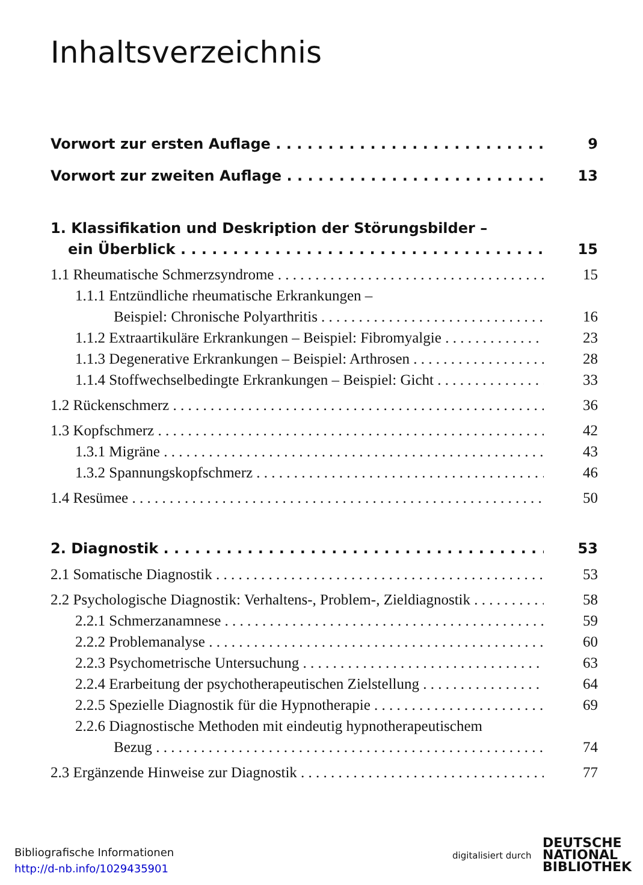Inhaltsverzeichnis
Vorwort zur ersten Auflage 9
Vorwort zur zweiten Auflage 13
1. Klassifikation und Deskription der Störungsbilder –
ein Überblick 15
1.1 Rheumatische Schmerzsyndrome 15
1.1.1 Entzündliche rheumatische Erkrankungen –
Beispiel: Chronische Polyarthritis 16
1.1.2 Extraartikuläre Erkrankungen – Beispiel: Fibromyalgie 23
1.1.3 Degenerative Erkrankungen – Beispiel: Arthrosen 28
1.1.4 Stoffwechselbedingte Erkrankungen – Beispiel: Gicht 33
1.2 Rückenschmerz 36
1.3 Kopfschmerz 42
1.3.1 Migräne 43
1.3.2 Spannungskopfschmerz 46
1.4 Resümee 50
2. Diagnostik 53
2.1 Somatische Diagnostik 53
2.2 Psychologische Diagnostik: Verhaltens-, Problem-, Zieldiagnostik 58
2.2.1 Schmerzanamnese 59
2.2.2 Problemanalyse 60
2.2.3 Psychometrische Untersuchung 63
2.2.4 Erarbeitung der psychotherapeutischen Zielstellung 64
2.2.5 Spezielle Diagnostik für die Hypnotherapie 69
2.2.6 Diagnostische Methoden mit eindeutig hypnotherapeutischem
Bezug 74
2.3 Ergänzende Hinweise zur Diagnostik 77
Bibliografische Informationen
http://d-nb.info/1029435901
digitalisiert durch
DEUTSCHE
NATIONAL
BIBLIOTHEK